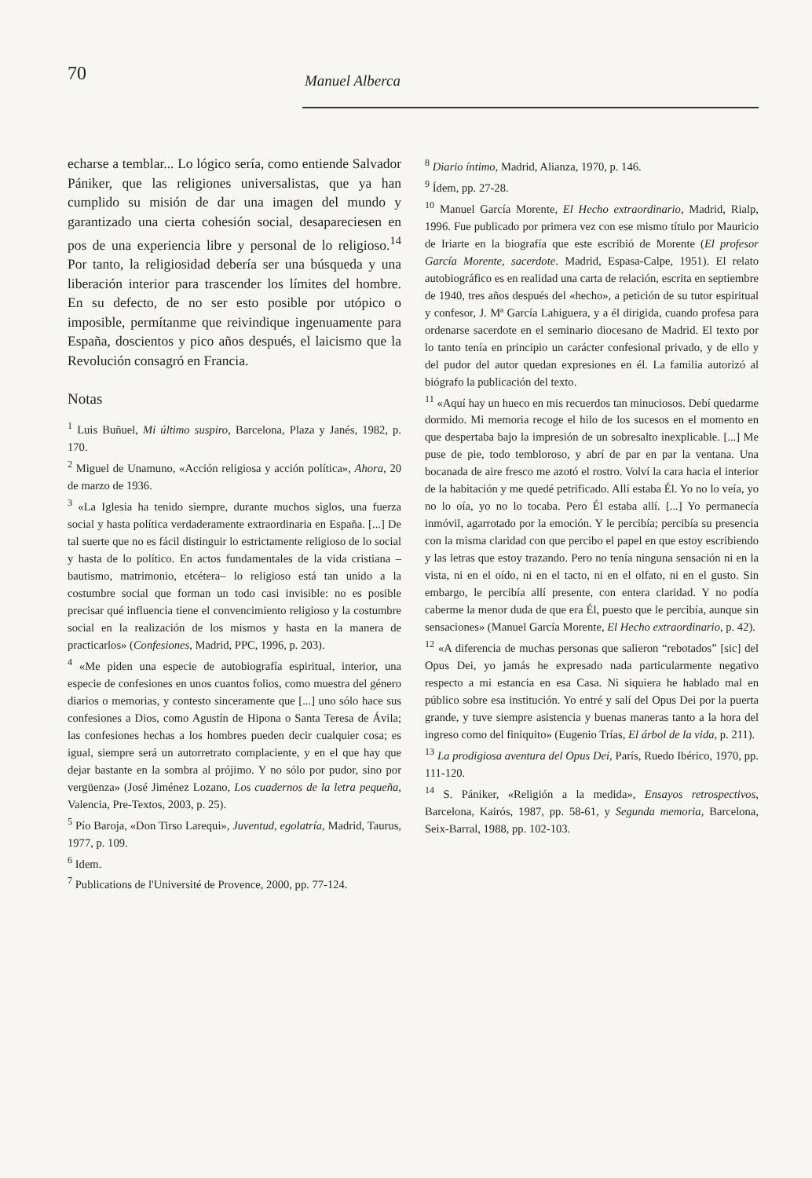70 Manuel Alberca
echarse a temblar... Lo lógico sería, como entiende Salvador Pániker, que las religiones universalistas, que ya han cumplido su misión de dar una imagen del mundo y garantizado una cierta cohesión social, desapareciesen en pos de una experiencia libre y personal de lo religioso.<sup>14</sup> Por tanto, la religiosidad debería ser una búsqueda y una liberación interior para trascender los límites del hombre. En su defecto, de no ser esto posible por utópico o imposible, permítanme que reivindique ingenuamente para España, doscientos y pico años después, el laicismo que la Revolución consagró en Francia.
Notas
<sup>1</sup> Luis Buñuel, Mi último suspiro, Barcelona, Plaza y Janés, 1982, p. 170.
<sup>2</sup> Miguel de Unamuno, «Acción religiosa y acción política», Ahora, 20 de marzo de 1936.
<sup>3</sup> «La Iglesia ha tenido siempre, durante muchos siglos, una fuerza social y hasta política verdaderamente extraordinaria en España. [...] De tal suerte que no es fácil distinguir lo estrictamente religioso de lo social y hasta de lo político. En actos fundamentales de la vida cristiana –bautismo, matrimonio, etcétera– lo religioso está tan unido a la costumbre social que forman un todo casi invisible: no es posible precisar qué influencia tiene el convencimiento religioso y la costumbre social en la realización de los mismos y hasta en la manera de practicarlos» (Confesiones, Madrid, PPC, 1996, p. 203).
<sup>4</sup> «Me piden una especie de autobiografía espiritual, interior, una especie de confesiones en unos cuantos folios, como muestra del género diarios o memorias, y contesto sinceramente que [...] uno sólo hace sus confesiones a Dios, como Agustín de Hipona o Santa Teresa de Ávila; las confesiones hechas a los hombres pueden decir cualquier cosa; es igual, siempre será un autorretrato complaciente, y en el que hay que dejar bastante en la sombra al prójimo. Y no sólo por pudor, sino por vergüenza» (José Jiménez Lozano, Los cuadernos de la letra pequeña, Valencia, Pre-Textos, 2003, p. 25).
<sup>5</sup> Pío Baroja, «Don Tirso Larequi», Juventud, egolatría, Madrid, Taurus, 1977, p. 109.
<sup>6</sup> Idem.
<sup>7</sup> Publications de l'Université de Provence, 2000, pp. 77-124.
<sup>8</sup> Diario íntimo, Madrid, Alianza, 1970, p. 146.
<sup>9</sup> Ídem, pp. 27-28.
<sup>10</sup> Manuel García Morente, El Hecho extraordinario, Madrid, Rialp, 1996. Fue publicado por primera vez con ese mismo título por Mauricio de Iriarte en la biografía que este escribió de Morente (El profesor García Morente, sacerdote. Madrid, Espasa-Calpe, 1951). El relato autobiográfico es en realidad una carta de relación, escrita en septiembre de 1940, tres años después del «hecho», a petición de su tutor espiritual y confesor, J. Mª García Lahiguera, y a él dirigida, cuando profesa para ordenarse sacerdote en el seminario diocesano de Madrid. El texto por lo tanto tenía en principio un carácter confesional privado, y de ello y del pudor del autor quedan expresiones en él. La familia autorizó al biógrafo la publicación del texto.
<sup>11</sup> «Aquí hay un hueco en mis recuerdos tan minuciosos. Debí quedarme dormido. Mi memoria recoge el hilo de los sucesos en el momento en que despertaba bajo la impresión de un sobresalto inexplicable. [...] Me puse de pie, todo tembloroso, y abrí de par en par la ventana. Una bocanada de aire fresco me azotó el rostro. Volví la cara hacia el interior de la habitación y me quedé petrificado. Allí estaba Él. Yo no lo veía, yo no lo oía, yo no lo tocaba. Pero Él estaba allí. [...] Yo permanecía inmóvil, agarrotado por la emoción. Y le percibía; percibía su presencia con la misma claridad con que percibo el papel en que estoy escribiendo y las letras que estoy trazando. Pero no tenía ninguna sensación ni en la vista, ni en el oído, ni en el tacto, ni en el olfato, ni en el gusto. Sin embargo, le percibía allí presente, con entera claridad. Y no podía caberme la menor duda de que era Él, puesto que le percibía, aunque sin sensaciones» (Manuel García Morente, El Hecho extraordinario, p. 42).
<sup>12</sup> «A diferencia de muchas personas que salieron “rebotados” [sic] del Opus Dei, yo jamás he expresado nada particularmente negativo respecto a mi estancia en esa Casa. Ni siquiera he hablado mal en público sobre esa institución. Yo entré y salí del Opus Dei por la puerta grande, y tuve siempre asistencia y buenas maneras tanto a la hora del ingreso como del finiquito» (Eugenio Trías, El árbol de la vida, p. 211).
<sup>13</sup> La prodigiosa aventura del Opus Dei, París, Ruedo Ibérico, 1970, pp. 111-120.
<sup>14</sup> S. Pániker, «Religión a la medida», Ensayos retrospectivos, Barcelona, Kairós, 1987, pp. 58-61, y Segunda memoria, Barcelona, Seix-Barral, 1988, pp. 102-103.